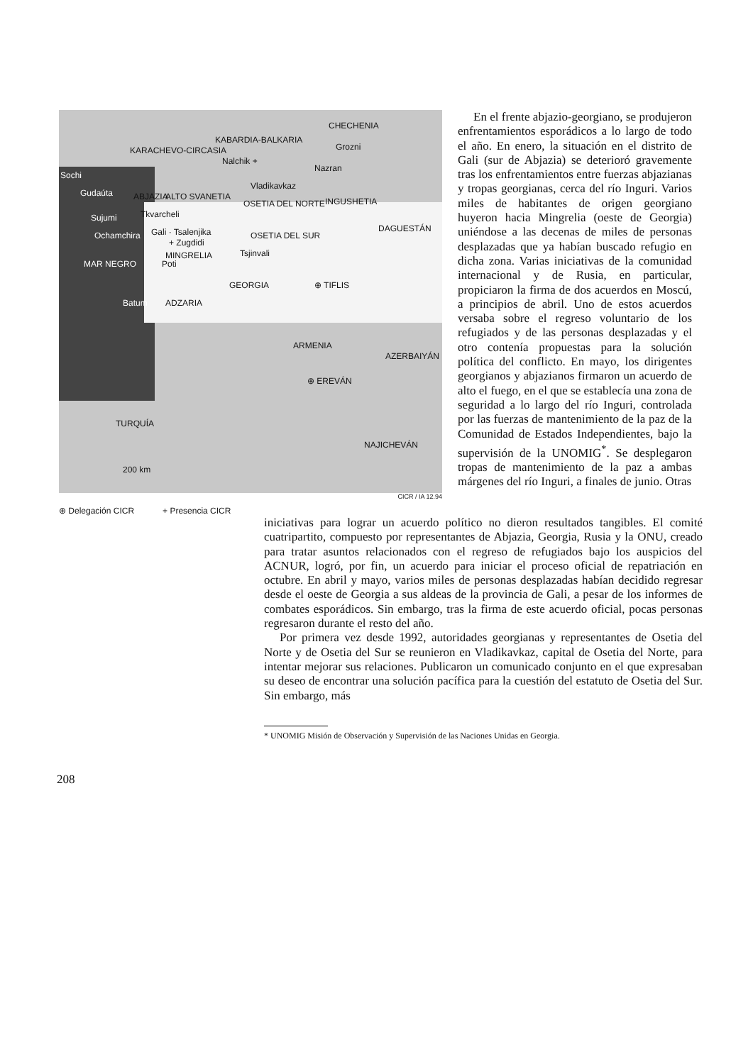KARACHEVO-CIRCASIA
KABARDIA-BALKARIA
CHECHENIA
Grozni
Nalchik +
Nazran
Sochi
Gudaúta ABJAZIA ALTO SVANETIA
Vladikavkaz
OSETIA DEL NORTE INGUSHETIA
Sujumi Tkvarcheli
Ochamchira Gali · Tsalenjika
+ Zugdidi
MINGRELIA
OSETIA DEL SUR
DAGUESTÁN
Tsjinvali
MAR NEGRO Poti
GEORGIA ⊕ TIFLIS
Batum ADZARIA
ARMENIA
AZERBAIYÁN
⊕ EREVÁN
TURQUÍA
NAJICHEVÁN
200 km
CICR / IA 12.94
⊕ Delegación CICR + Presencia CICR
En el frente abjazio-georgiano, se produjeron enfrentamientos esporádicos a lo largo de todo el año. En enero, la situación en el distrito de Gali (sur de Abjazia) se deterioró gravemente tras los enfrentamientos entre fuerzas abjazianas y tropas georgianas, cerca del río Inguri. Varios miles de habitantes de origen georgiano huyeron hacia Mingrelia (oeste de Georgia) uniéndose a las decenas de miles de personas desplazadas que ya habían buscado refugio en dicha zona. Varias iniciativas de la comunidad internacional y de Rusia, en particular, propiciaron la firma de dos acuerdos en Moscú, a principios de abril. Uno de estos acuerdos versaba sobre el regreso voluntario de los refugiados y de las personas desplazadas y el otro contenía propuestas para la solución política del conflicto. En mayo, los dirigentes georgianos y abjazianos firmaron un acuerdo de alto el fuego, en el que se establecía una zona de seguridad a lo largo del río Inguri, controlada por las fuerzas de mantenimiento de la paz de la Comunidad de Estados Independientes, bajo la supervisión de la UNOMIG<sup>*</sup>. Se desplegaron tropas de mantenimiento de la paz a ambas márgenes del río Inguri, a finales de junio. Otras
iniciativas para lograr un acuerdo político no dieron resultados tangibles. El comité cuatripartito, compuesto por representantes de Abjazia, Georgia, Rusia y la ONU, creado para tratar asuntos relacionados con el regreso de refugiados bajo los auspicios del ACNUR, logró, por fin, un acuerdo para iniciar el proceso oficial de repatriación en octubre. En abril y mayo, varios miles de personas desplazadas habían decidido regresar desde el oeste de Georgia a sus aldeas de la provincia de Gali, a pesar de los informes de combates esporádicos. Sin embargo, tras la firma de este acuerdo oficial, pocas personas regresaron durante el resto del año.
Por primera vez desde 1992, autoridades georgianas y representantes de Osetia del Norte y de Osetia del Sur se reunieron en Vladikavkaz, capital de Osetia del Norte, para intentar mejorar sus relaciones. Publicaron un comunicado conjunto en el que expresaban su deseo de encontrar una solución pacífica para la cuestión del estatuto de Osetia del Sur. Sin embargo, más
* UNOMIG Misión de Observación y Supervisión de las Naciones Unidas en Georgia.
208